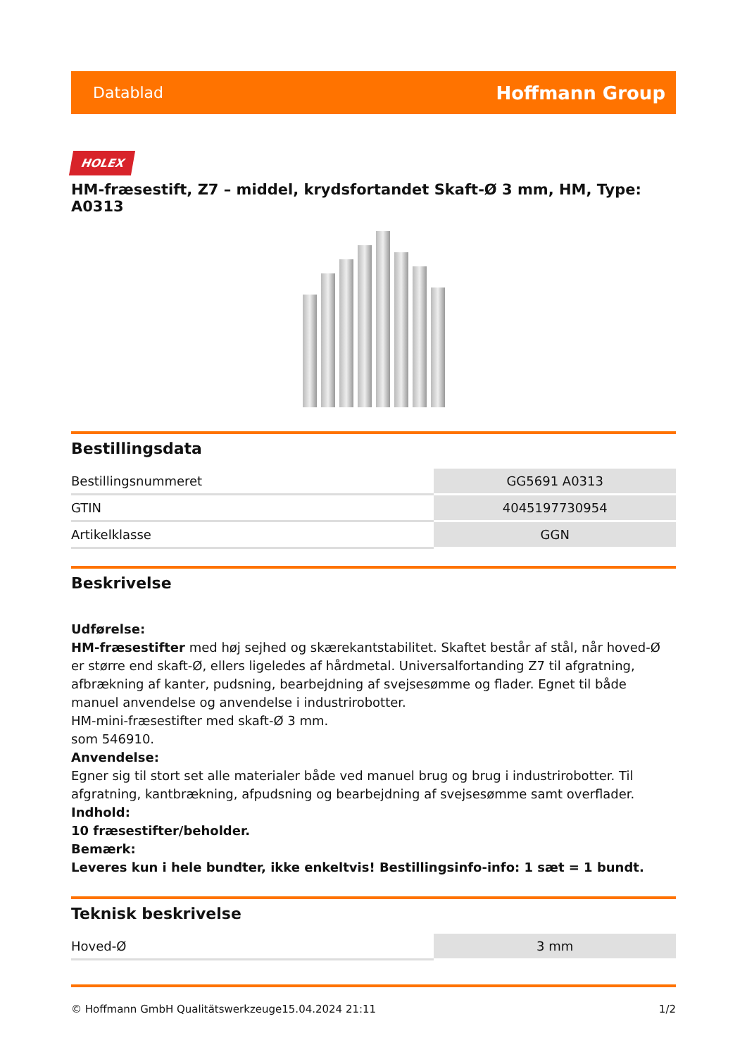Datablad Hoffmann Group
HOLEX
HM-fræsestift, Z7 – middel, krydsfortandet Skaft-Ø 3 mm, HM, Type: A0313
Bestillingsdata
| Bestillingsnummeret | GG5691 A0313 |
| GTIN | 4045197730954 |
| Artikelklasse | GGN |
Beskrivelse
Udførelse:
HM-fræsestifter med høj sejhed og skærekantstabilitet. Skaftet består af stål, når hoved-Ø er større end skaft-Ø, ellers ligeledes af hårdmetal. Universalfortanding Z7 til afgratning, afbrækning af kanter, pudsning, bearbejdning af svejsesømme og flader. Egnet til både manuel anvendelse og anvendelse i industrirobotter.
HM-mini-fræsestifter med skaft-Ø 3 mm.
som 546910.
Anvendelse:
Egner sig til stort set alle materialer både ved manuel brug og brug i industrirobotter. Til afgratning, kantbrækning, afpudsning og bearbejdning af svejsesømme samt overflader.
Indhold:
10 fræsestifter/beholder.
Bemærk:
Leveres kun i hele bundter, ikke enkeltvis! Bestillingsinfo-info: 1 sæt = 1 bundt.
Teknisk beskrivelse
| Hoved-Ø | 3 mm |
© Hoffmann GmbH Qualitätswerkzeuge 15.04.2024 21:11 1/2